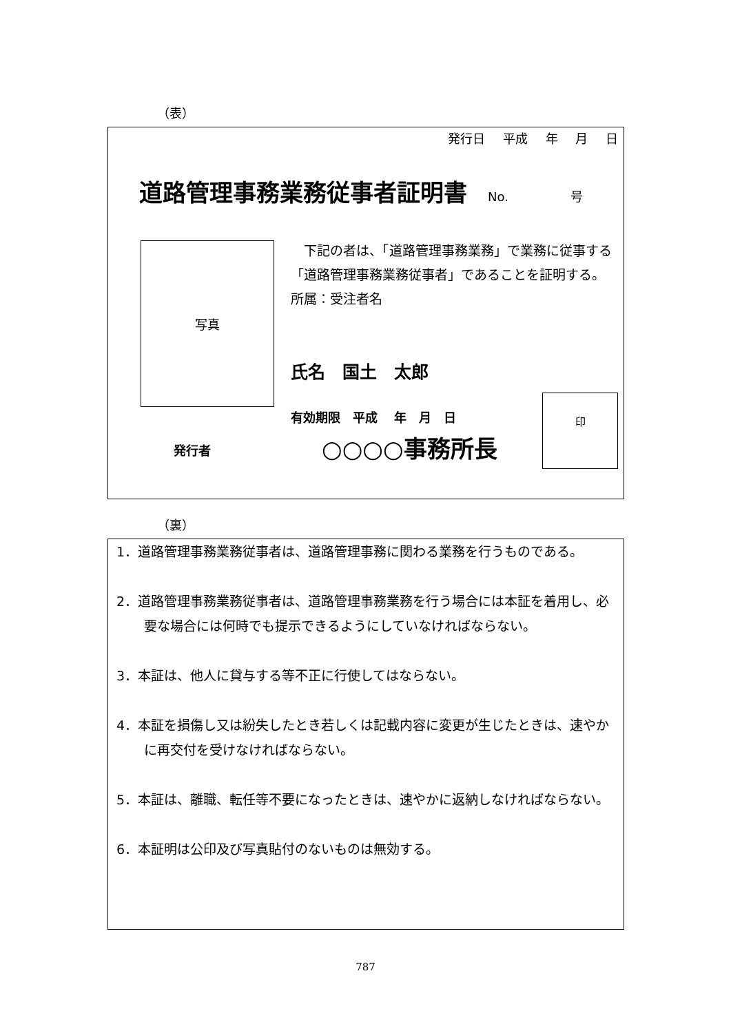（表）
発行日 平成 年 月 日
道路管理事務業務従事者証明書 No. 号
写真
　下記の者は、「道路管理事務業務」で業務に従事する「道路管理事務業務従事者」であることを証明する。
所属：受注者名
氏名　国土　太郎
有効期限　平成　 年　月　日
発行者 ○○○○事務所長
印
（裏）
1．道路管理事務業務従事者は、道路管理事務に関わる業務を行うものである。
2．道路管理事務業務従事者は、道路管理事務業務を行う場合には本証を着用し、必要な場合には何時でも提示できるようにしていなければならない。
3．本証は、他人に貸与する等不正に行使してはならない。
4．本証を損傷し又は紛失したとき若しくは記載内容に変更が生じたときは、速やかに再交付を受けなければならない。
5．本証は、離職、転任等不要になったときは、速やかに返納しなければならない。
6．本証明は公印及び写真貼付のないものは無効する。
787